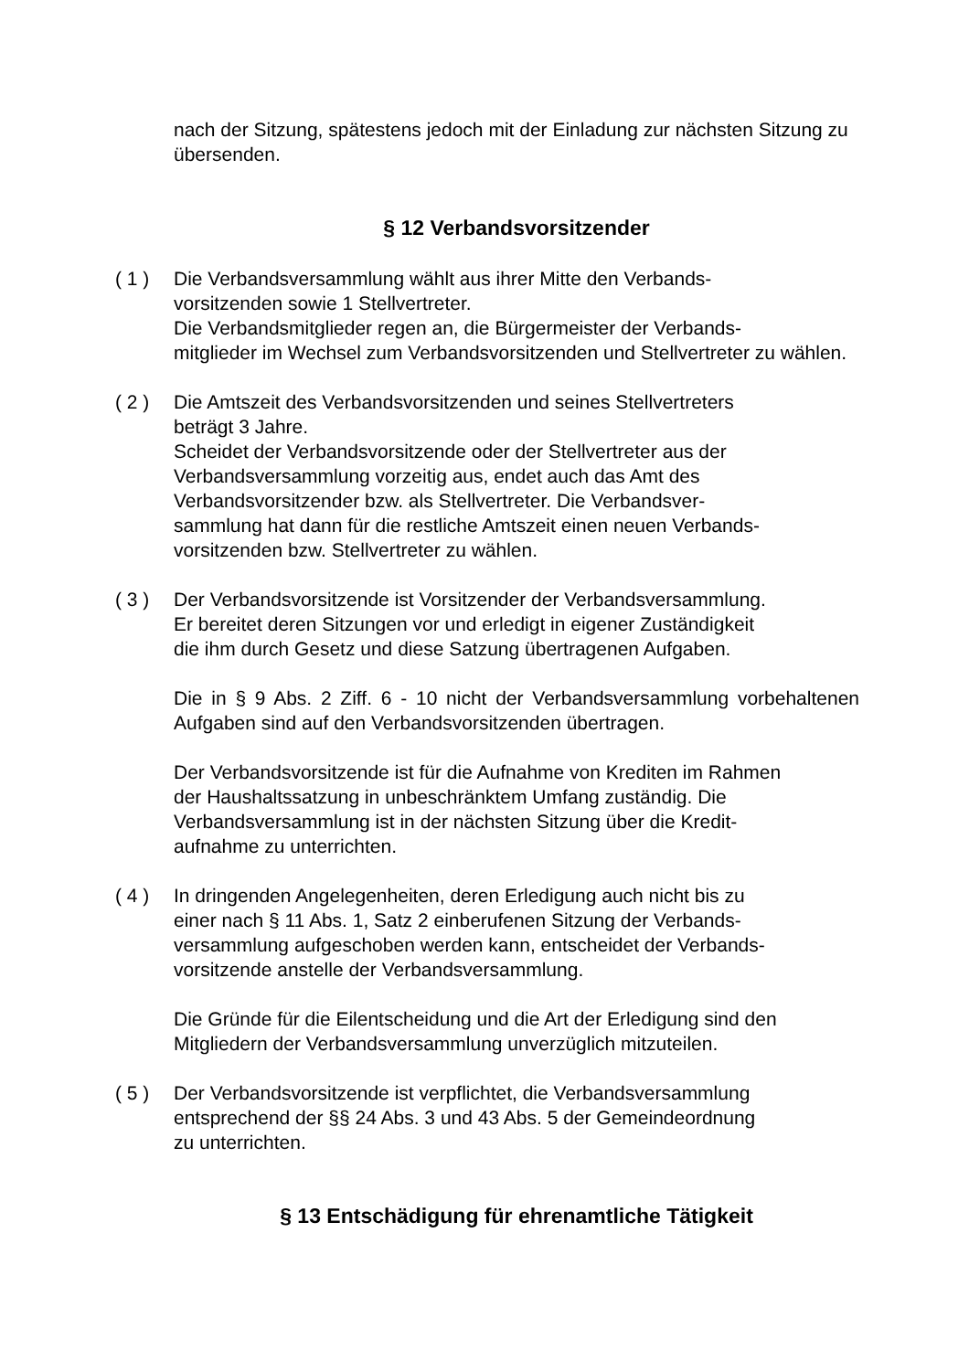nach der Sitzung, spätestens jedoch mit der Einladung zur nächsten Sitzung zu übersenden.
§ 12 Verbandsvorsitzender
( 1 ) Die Verbandsversammlung wählt aus ihrer Mitte den Verbands-
vorsitzenden sowie 1 Stellvertreter.
Die Verbandsmitglieder regen an, die Bürgermeister der Verbands-
mitglieder im Wechsel zum Verbandsvorsitzenden und Stellvertreter zu wählen.
( 2 ) Die Amtszeit des Verbandsvorsitzenden und seines Stellvertreters
beträgt 3 Jahre.
Scheidet der Verbandsvorsitzende oder der Stellvertreter aus der
Verbandsversammlung vorzeitig aus, endet auch das Amt des
Verbandsvorsitzender bzw. als Stellvertreter. Die Verbandsver-
sammlung hat dann für die restliche Amtszeit einen neuen Verbands-
vorsitzenden bzw. Stellvertreter zu wählen.
( 3 ) Der Verbandsvorsitzende ist Vorsitzender der Verbandsversammlung.
Er bereitet deren Sitzungen vor und erledigt in eigener Zuständigkeit
die ihm durch Gesetz und diese Satzung übertragenen Aufgaben.
Die in § 9 Abs. 2 Ziff. 6 - 10 nicht der Verbandsversammlung vorbehaltenen Aufgaben sind auf den Verbandsvorsitzenden übertragen.
Der Verbandsvorsitzende ist für die Aufnahme von Krediten im Rahmen
der Haushaltssatzung in unbeschränktem Umfang zuständig. Die
Verbandsversammlung ist in der nächsten Sitzung über die Kredit-
aufnahme zu unterrichten.
( 4 ) In dringenden Angelegenheiten, deren Erledigung auch nicht bis zu
einer nach § 11 Abs. 1, Satz 2 einberufenen Sitzung der Verbands-
versammlung aufgeschoben werden kann, entscheidet der Verbands-
vorsitzende anstelle der Verbandsversammlung.
Die Gründe für die Eilentscheidung und die Art der Erledigung sind den
Mitgliedern der Verbandsversammlung unverzüglich mitzuteilen.
( 5 ) Der Verbandsvorsitzende ist verpflichtet, die Verbandsversammlung
entsprechend der §§ 24 Abs. 3 und 43 Abs. 5 der Gemeindeordnung
zu unterrichten.
§ 13 Entschädigung für ehrenamtliche Tätigkeit